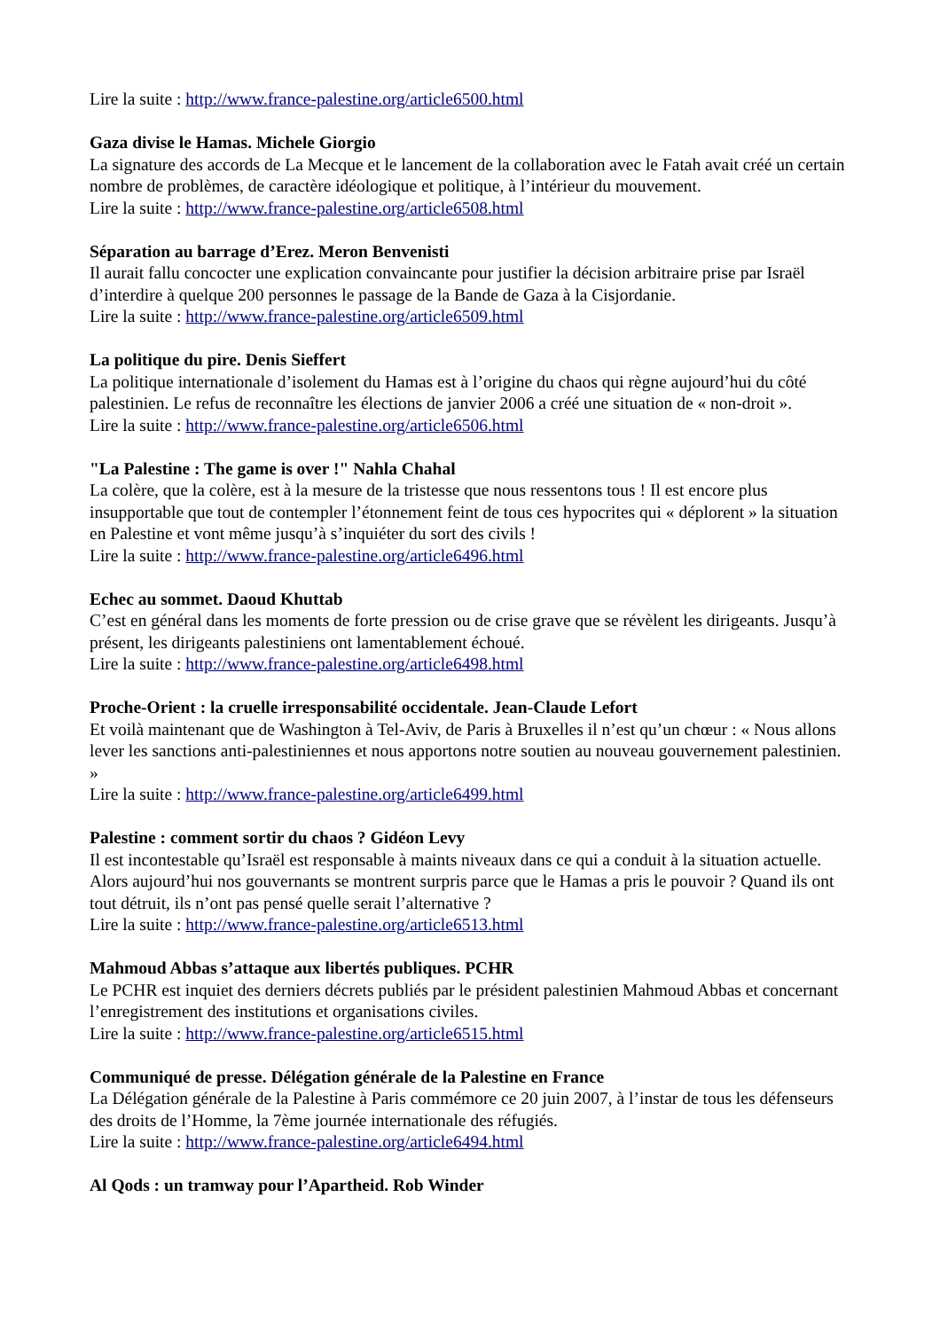Lire la suite : http://www.france-palestine.org/article6500.html
Gaza divise le Hamas. Michele Giorgio
La signature des accords de La Mecque et le lancement de la collaboration avec le Fatah avait créé un certain nombre de problèmes, de caractère idéologique et politique, à l’intérieur du mouvement.
Lire la suite : http://www.france-palestine.org/article6508.html
Séparation au barrage d’Erez. Meron Benvenisti
Il aurait fallu concocter une explication convaincante pour justifier la décision arbitraire prise par Israël d’interdire à quelque 200 personnes le passage de la Bande de Gaza à la Cisjordanie.
Lire la suite : http://www.france-palestine.org/article6509.html
La politique du pire. Denis Sieffert
La politique internationale d’isolement du Hamas est à l’origine du chaos qui règne aujourd’hui du côté palestinien. Le refus de reconnaître les élections de janvier 2006 a créé une situation de « non-droit ».
Lire la suite : http://www.france-palestine.org/article6506.html
"La Palestine : The game is over !" Nahla Chahal
La colère, que la colère, est à la mesure de la tristesse que nous ressentons tous ! Il est encore plus insupportable que tout de contempler l’étonnement feint de tous ces hypocrites qui « déplorent » la situation en Palestine et vont même jusqu’à s’inquiéter du sort des civils !
Lire la suite : http://www.france-palestine.org/article6496.html
Echec au sommet. Daoud Khuttab
C’est en général dans les moments de forte pression ou de crise grave que se révèlent les dirigeants. Jusqu’à présent, les dirigeants palestiniens ont lamentablement échoué.
Lire la suite : http://www.france-palestine.org/article6498.html
Proche-Orient : la cruelle irresponsabilité occidentale. Jean-Claude Lefort
Et voilà maintenant que de Washington à Tel-Aviv, de Paris à Bruxelles il n’est qu’un chœur : « Nous allons lever les sanctions anti-palestiniennes et nous apportons notre soutien au nouveau gouvernement palestinien. »
Lire la suite : http://www.france-palestine.org/article6499.html
Palestine : comment sortir du chaos ? Gidéon Levy
Il est incontestable qu’Israël est responsable à maints niveaux dans ce qui a conduit à la situation actuelle. Alors aujourd’hui nos gouvernants se montrent surpris parce que le Hamas a pris le pouvoir ? Quand ils ont tout détruit, ils n’ont pas pensé quelle serait l’alternative ?
Lire la suite : http://www.france-palestine.org/article6513.html
Mahmoud Abbas s’attaque aux libertés publiques. PCHR
Le PCHR est inquiet des derniers décrets publiés par le président palestinien Mahmoud Abbas et concernant l’enregistrement des institutions et organisations civiles.
Lire la suite : http://www.france-palestine.org/article6515.html
Communiqué de presse. Délégation générale de la Palestine en France
La Délégation générale de la Palestine à Paris commémore ce 20 juin 2007, à l’instar de tous les défenseurs des droits de l’Homme, la 7ème journée internationale des réfugiés.
Lire la suite : http://www.france-palestine.org/article6494.html
Al Qods : un tramway pour l’Apartheid. Rob Winder